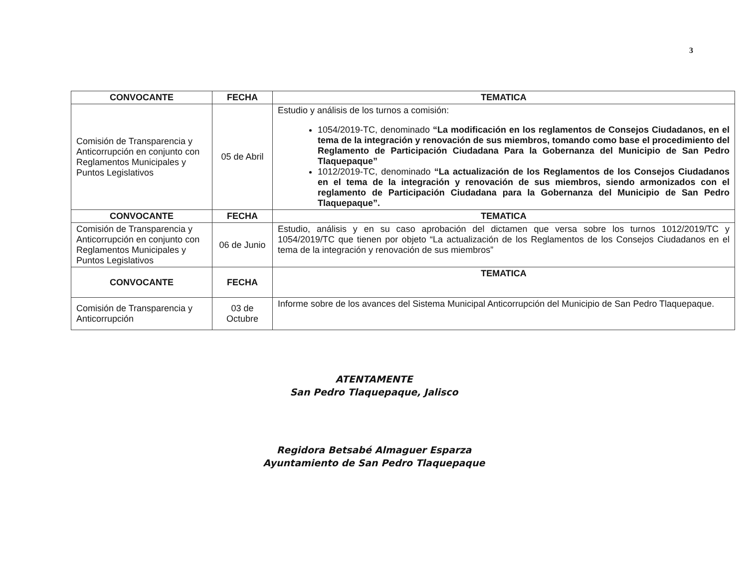3
| CONVOCANTE | FECHA | TEMATICA |
| --- | --- | --- |
| Comisión de Transparencia y Anticorrupción en conjunto con Reglamentos Municipales y Puntos Legislativos | 05 de Abril | Estudio y análisis de los turnos a comisión: 1054/2019-TC, denominado “La modificación en los reglamentos de Consejos Ciudadanos, en el tema de la integración y renovación de sus miembros, tomando como base el procedimiento del Reglamento de Participación Ciudadana Para la Gobernanza del Municipio de San Pedro Tlaquepaque” 1012/2019-TC, denominado “La actualización de los Reglamentos de los Consejos Ciudadanos en el tema de la integración y renovación de sus miembros, siendo armonizados con el reglamento de Participación Ciudadana para la Gobernanza del Municipio de San Pedro Tlaquepaque”. |
| CONVOCANTE | FECHA | TEMATICA |
| Comisión de Transparencia y Anticorrupción en conjunto con Reglamentos Municipales y Puntos Legislativos | 06 de Junio | Estudio, análisis y en su caso aprobación del dictamen que versa sobre los turnos 1012/2019/TC y 1054/2019/TC que tienen por objeto “La actualización de los Reglamentos de los Consejos Ciudadanos en el tema de la integración y renovación de sus miembros” |
| CONVOCANTE | FECHA | TEMATICA |
| Comisión de Transparencia y Anticorrupción | 03 de Octubre | Informe sobre de los avances del Sistema Municipal Anticorrupción del Municipio de San Pedro Tlaquepaque. |
ATENTAMENTE
San Pedro Tlaquepaque, Jalisco
Regidora Betsabé Almaguer Esparza
Ayuntamiento de San Pedro Tlaquepaque